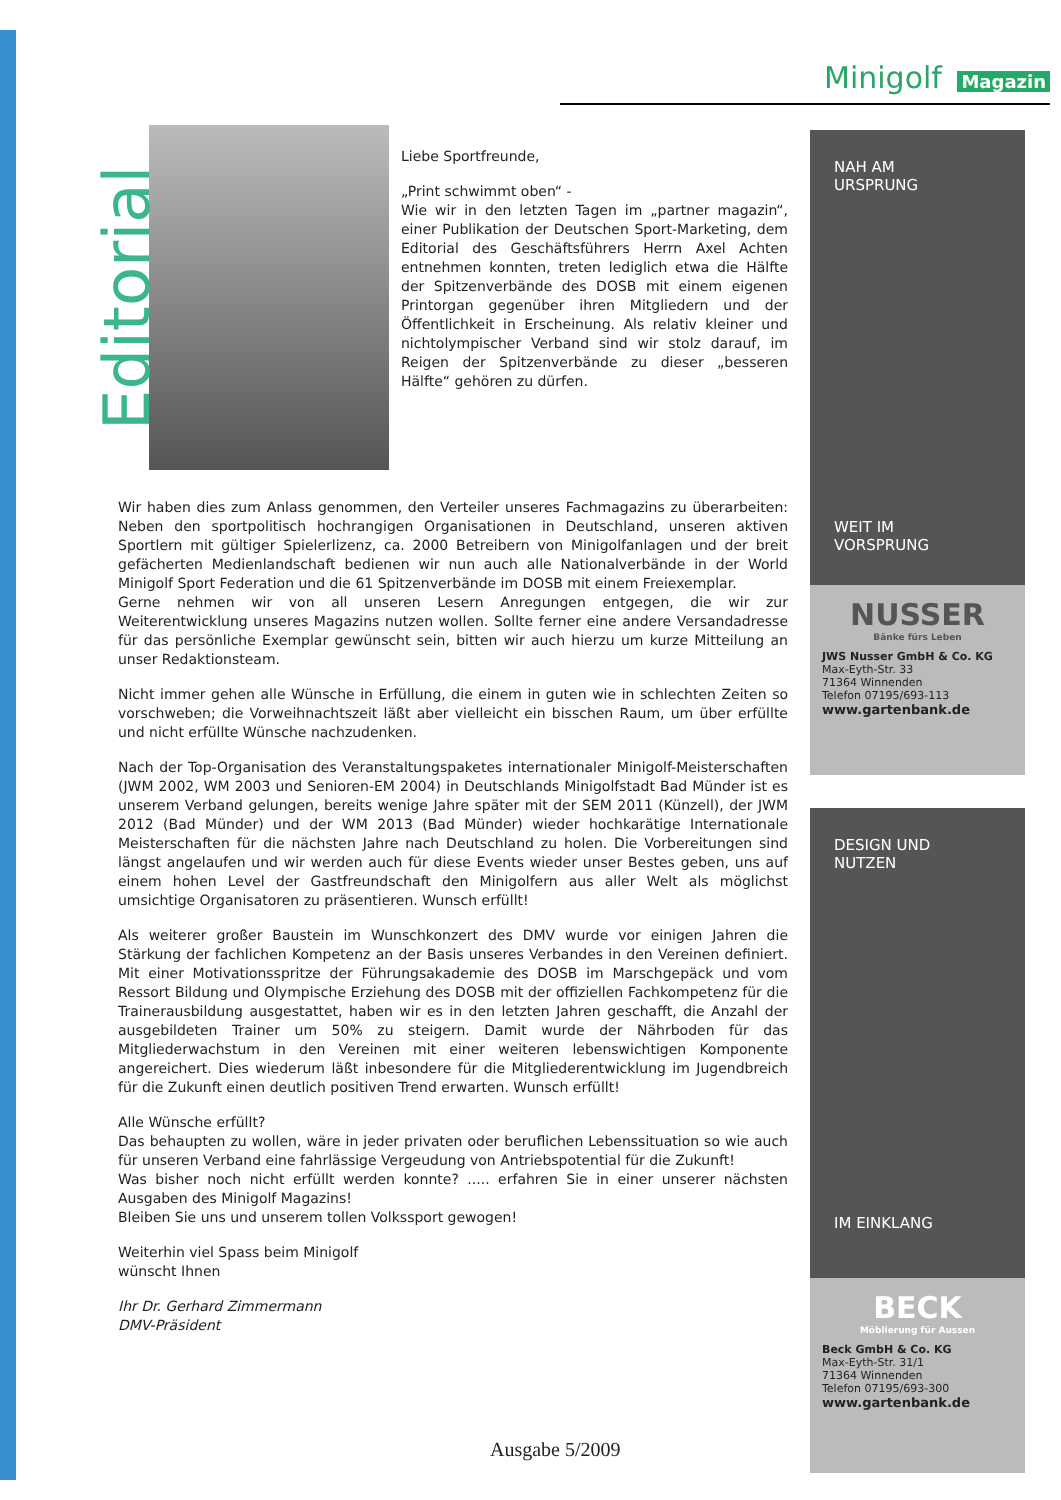Minigolf Magazin
Editorial
Liebe Sportfreunde,
„Print schwimmt oben“ -
Wie wir in den letzten Tagen im „partner magazin“, einer Publikation der Deutschen Sport-Marketing, dem Editorial des Geschäftsführers Herrn Axel Achten entnehmen konnten, treten lediglich etwa die Hälfte der Spitzenverbände des DOSB mit einem eigenen Printorgan gegenüber ihren Mitgliedern und der Öffentlichkeit in Erscheinung. Als relativ kleiner und nichtolympischer Verband sind wir stolz darauf, im Reigen der Spitzenverbände zu dieser „besseren Hälfte“ gehören zu dürfen.
Wir haben dies zum Anlass genommen, den Verteiler unseres Fachmagazins zu überarbeiten: Neben den sportpolitisch hochrangigen Organisationen in Deutschland, unseren aktiven Sportlern mit gültiger Spielerlizenz, ca. 2000 Betreibern von Minigolfanlagen und der breit gefächerten Medienlandschaft bedienen wir nun auch alle Nationalverbände in der World Minigolf Sport Federation und die 61 Spitzenverbände im DOSB mit einem Freiexemplar.
Gerne nehmen wir von all unseren Lesern Anregungen entgegen, die wir zur Weiterentwicklung unseres Magazins nutzen wollen. Sollte ferner eine andere Versandadresse für das persönliche Exemplar gewünscht sein, bitten wir auch hierzu um kurze Mitteilung an unser Redaktionsteam.
Nicht immer gehen alle Wünsche in Erfüllung, die einem in guten wie in schlechten Zeiten so vorschweben; die Vorweihnachtszeit läßt aber vielleicht ein bisschen Raum, um über erfüllte und nicht erfüllte Wünsche nachzudenken.
Nach der Top-Organisation des Veranstaltungspaketes internationaler Minigolf-Meisterschaften (JWM 2002, WM 2003 und Senioren-EM 2004) in Deutschlands Minigolfstadt Bad Münder ist es unserem Verband gelungen, bereits wenige Jahre später mit der SEM 2011 (Künzell), der JWM 2012 (Bad Münder) und der WM 2013 (Bad Münder) wieder hochkarätige Internationale Meisterschaften für die nächsten Jahre nach Deutschland zu holen. Die Vorbereitungen sind längst angelaufen und wir werden auch für diese Events wieder unser Bestes geben, uns auf einem hohen Level der Gastfreundschaft den Minigolfern aus aller Welt als möglichst umsichtige Organisatoren zu präsentieren. Wunsch erfüllt!
Als weiterer großer Baustein im Wunschkonzert des DMV wurde vor einigen Jahren die Stärkung der fachlichen Kompetenz an der Basis unseres Verbandes in den Vereinen definiert. Mit einer Motivationsspritze der Führungsakademie des DOSB im Marschgepäck und vom Ressort Bildung und Olympische Erziehung des DOSB mit der offiziellen Fachkompetenz für die Trainerausbildung ausgestattet, haben wir es in den letzten Jahren geschafft, die Anzahl der ausgebildeten Trainer um 50% zu steigern. Damit wurde der Nährboden für das Mitgliederwachstum in den Vereinen mit einer weiteren lebenswichtigen Komponente angereichert. Dies wiederum läßt inbesondere für die Mitgliederentwicklung im Jugendbreich für die Zukunft einen deutlich positiven Trend erwarten. Wunsch erfüllt!
Alle Wünsche erfüllt?
Das behaupten zu wollen, wäre in jeder privaten oder beruflichen Lebenssituation so wie auch für unseren Verband eine fahrlässige Vergeudung von Antriebspotential für die Zukunft!
Was bisher noch nicht erfüllt werden konnte? ..... erfahren Sie in einer unserer nächsten Ausgaben des Minigolf Magazins!
Bleiben Sie uns und unserem tollen Volkssport gewogen!
Weiterhin viel Spass beim Minigolf
wünscht Ihnen
Ihr Dr. Gerhard Zimmermann
DMV-Präsident
Ausgabe 5/2009
NAH AM
URSPRUNG
WEIT IM
VORSPRUNG
NUSSER
Bänke fürs Leben
JWS Nusser GmbH & Co. KG
Max-Eyth-Str. 33
71364 Winnenden
Telefon 07195/693-113
www.gartenbank.de
DESIGN UND
NUTZEN
IM EINKLANG
BECK
Möblierung für Aussen
Beck GmbH & Co. KG
Max-Eyth-Str. 31/1
71364 Winnenden
Telefon 07195/693-300
www.gartenbank.de